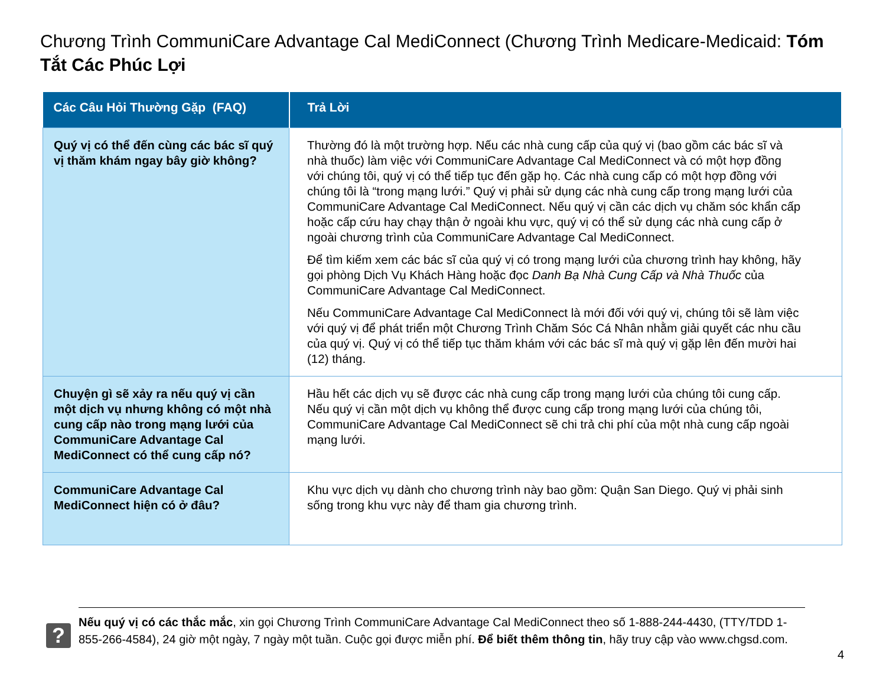Chương Trình CommuniCare Advantage Cal MediConnect (Chương Trình Medicare-Medicaid: Tóm Tắt Các Phúc Lợi
| Các Câu Hỏi Thường Gặp (FAQ) | Trả Lời |
| --- | --- |
| Quý vị có thể đến cùng các bác sĩ quý vị thăm khám ngay bây giờ không? | Thường đó là một trường hợp. Nếu các nhà cung cấp của quý vị (bao gồm các bác sĩ và nhà thuốc) làm việc với CommuniCare Advantage Cal MediConnect và có một hợp đồng với chúng tôi, quý vị có thể tiếp tục đến gặp họ. Các nhà cung cấp có một hợp đồng với chúng tôi là “trong mạng lưới.” Quý vị phải sử dụng các nhà cung cấp trong mạng lưới của CommuniCare Advantage Cal MediConnect. Nếu quý vị cần các dịch vụ chăm sóc khẩn cấp hoặc cấp cứu hay chạy thận ở ngoài khu vực, quý vị có thể sử dụng các nhà cung cấp ở ngoài chương trình của CommuniCare Advantage Cal MediConnect. Để tìm kiếm xem các bác sĩ của quý vị có trong mạng lưới của chương trình hay không, hãy gọi phòng Dịch Vụ Khách Hàng hoặc đọc Danh Bạ Nhà Cung Cấp và Nhà Thuốc của CommuniCare Advantage Cal MediConnect. Nếu CommuniCare Advantage Cal MediConnect là mới đối với quý vị, chúng tôi sẽ làm việc với quý vị để phát triển một Chương Trình Chăm Sóc Cá Nhân nhằm giải quyết các nhu cầu của quý vị. Quý vị có thể tiếp tục thăm khám với các bác sĩ mà quý vị gặp lên đến mười hai (12) tháng. |
| Chuyện gì sẽ xảy ra nếu quý vị cần một dịch vụ nhưng không có một nhà cung cấp nào trong mạng lưới của CommuniCare Advantage Cal MediConnect có thể cung cấp nó? | Hầu hết các dịch vụ sẽ được các nhà cung cấp trong mạng lưới của chúng tôi cung cấp. Nếu quý vị cần một dịch vụ không thể được cung cấp trong mạng lưới của chúng tôi, CommuniCare Advantage Cal MediConnect sẽ chi trả chi phí của một nhà cung cấp ngoài mạng lưới. |
| CommuniCare Advantage Cal MediConnect hiện có ở đâu? | Khu vực dịch vụ dành cho chương trình này bao gồm: Quận San Diego. Quý vị phải sinh sống trong khu vực này để tham gia chương trình. |
?
Nếu quý vị có các thắc mắc, xin gọi Chương Trình CommuniCare Advantage Cal MediConnect theo số 1-888-244-4430, (TTY/TDD 1-855-266-4584), 24 giờ một ngày, 7 ngày một tuần. Cuộc gọi được miễn phí. Để biết thêm thông tin, hãy truy cập vào www.chgsd.com.
4